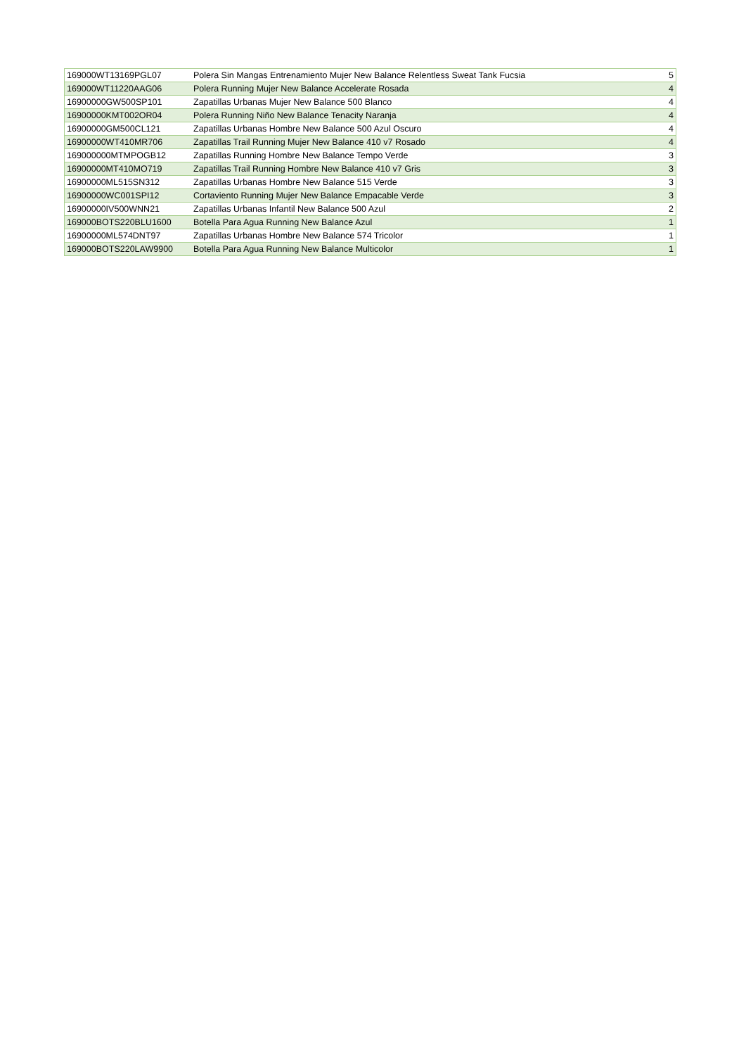| 169000WT13169PGL07 | Polera Sin Mangas Entrenamiento Mujer New Balance Relentless Sweat Tank Fucsia | 5 |
| 169000WT11220AAG06 | Polera Running Mujer New Balance Accelerate Rosada | 4 |
| 16900000GW500SP101 | Zapatillas Urbanas Mujer New Balance 500 Blanco | 4 |
| 16900000KMT002OR04 | Polera Running Niño New Balance Tenacity Naranja | 4 |
| 16900000GM500CL121 | Zapatillas Urbanas Hombre New Balance 500 Azul Oscuro | 4 |
| 16900000WT410MR706 | Zapatillas Trail Running Mujer New Balance 410 v7 Rosado | 4 |
| 169000000MTMPOGB12 | Zapatillas Running Hombre New Balance Tempo Verde | 3 |
| 16900000MT410MO719 | Zapatillas Trail Running Hombre New Balance 410 v7 Gris | 3 |
| 16900000ML515SN312 | Zapatillas Urbanas Hombre New Balance 515 Verde | 3 |
| 16900000WC001SPI12 | Cortaviento Running Mujer New Balance Empacable Verde | 3 |
| 16900000IV500WNN21 | Zapatillas Urbanas Infantil New Balance 500 Azul | 2 |
| 169000BOTS220BLU1600 | Botella Para Agua Running New Balance Azul | 1 |
| 16900000ML574DNT97 | Zapatillas Urbanas Hombre New Balance 574 Tricolor | 1 |
| 169000BOTS220LAW9900 | Botella Para Agua Running New Balance Multicolor | 1 |